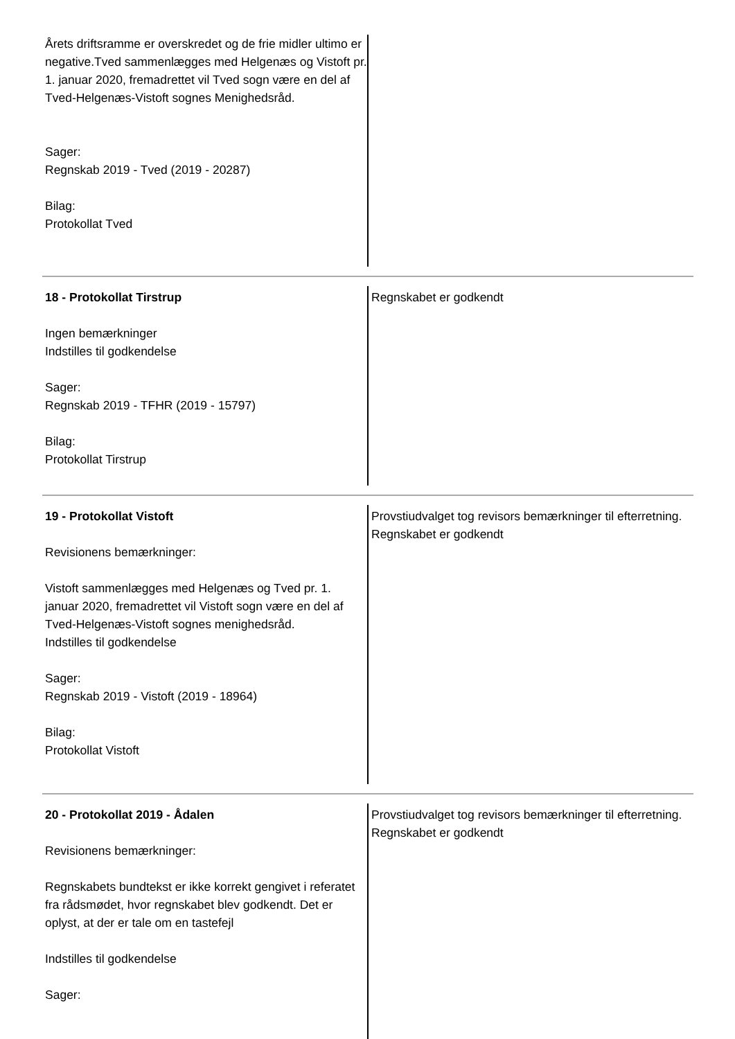Årets driftsramme er overskredet og de frie midler ultimo er negative.Tved sammenlægges med Helgenæs og Vistoft pr. 1. januar 2020, fremadrettet vil Tved sogn være en del af Tved-Helgenæs-Vistoft sognes Menighedsråd.
Sager:
Regnskab 2019 - Tved (2019 - 20287)
Bilag:
Protokollat Tved
18 - Protokollat Tirstrup
Ingen bemærkninger
Indstilles til godkendelse
Sager:
Regnskab 2019 - TFHR (2019 - 15797)
Bilag:
Protokollat Tirstrup
Regnskabet er godkendt
19 - Protokollat Vistoft
Revisionens bemærkninger:
Vistoft sammenlægges med Helgenæs og Tved pr. 1. januar 2020, fremadrettet vil Vistoft sogn være en del af Tved-Helgenæs-Vistoft sognes menighedsråd.
Indstilles til godkendelse
Sager:
Regnskab 2019 - Vistoft (2019 - 18964)
Bilag:
Protokollat Vistoft
Provstiudvalget tog revisors bemærkninger til efterretning.
Regnskabet er godkendt
20 - Protokollat 2019 - Ådalen
Revisionens bemærkninger:
Regnskabets bundtekst er ikke korrekt gengivet i referatet fra rådsmødet, hvor regnskabet blev godkendt. Det er oplyst, at der er tale om en tastefejl
Indstilles til godkendelse
Sager:
Provstiudvalget tog revisors bemærkninger til efterretning.
Regnskabet er godkendt